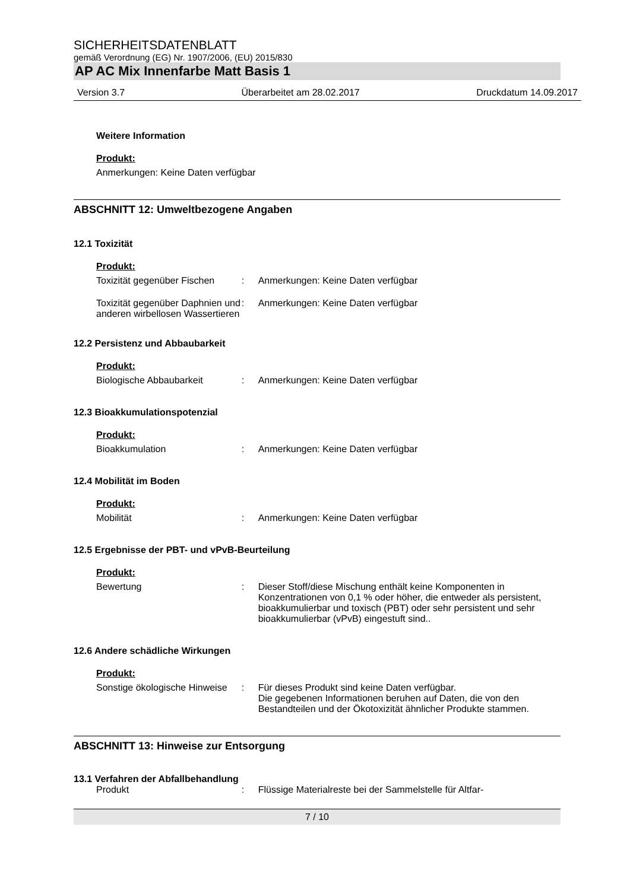SICHERHEITSDATENBLATT
gemäß Verordnung (EG) Nr. 1907/2006, (EU) 2015/830
AP AC Mix Innenfarbe Matt Basis 1
Version 3.7 Überarbeitet am 28.02.2017 Druckdatum 14.09.2017
Weitere Information
Produkt:
Anmerkungen: Keine Daten verfügbar
ABSCHNITT 12: Umweltbezogene Angaben
12.1 Toxizität
Produkt:
Toxizität gegenüber Fischen
: Anmerkungen: Keine Daten verfügbar
Toxizität gegenüber Daphnien und anderen wirbellosen Wassertieren
: Anmerkungen: Keine Daten verfügbar
12.2 Persistenz und Abbaubarkeit
Produkt:
Biologische Abbaubarkeit : Anmerkungen: Keine Daten verfügbar
12.3 Bioakkumulationspotenzial
Produkt:
Bioakkumulation : Anmerkungen: Keine Daten verfügbar
12.4 Mobilität im Boden
Produkt:
Mobilität : Anmerkungen: Keine Daten verfügbar
12.5 Ergebnisse der PBT- und vPvB-Beurteilung
Produkt:
Bewertung : Dieser Stoff/diese Mischung enthält keine Komponenten in Konzentrationen von 0,1 % oder höher, die entweder als persistent, bioakkumulierbar und toxisch (PBT) oder sehr persistent und sehr bioakkumulierbar (vPvB) eingestuft sind..
12.6 Andere schädliche Wirkungen
Produkt:
Sonstige ökologische Hinweise
: Für dieses Produkt sind keine Daten verfügbar.
Die gegebenen Informationen beruhen auf Daten, die von den Bestandteilen und der Ökotoxizität ähnlicher Produkte stammen.
ABSCHNITT 13: Hinweise zur Entsorgung
13.1 Verfahren der Abfallbehandlung
Produkt : Flüssige Materialreste bei der Sammelstelle für Altfar-
7 / 10